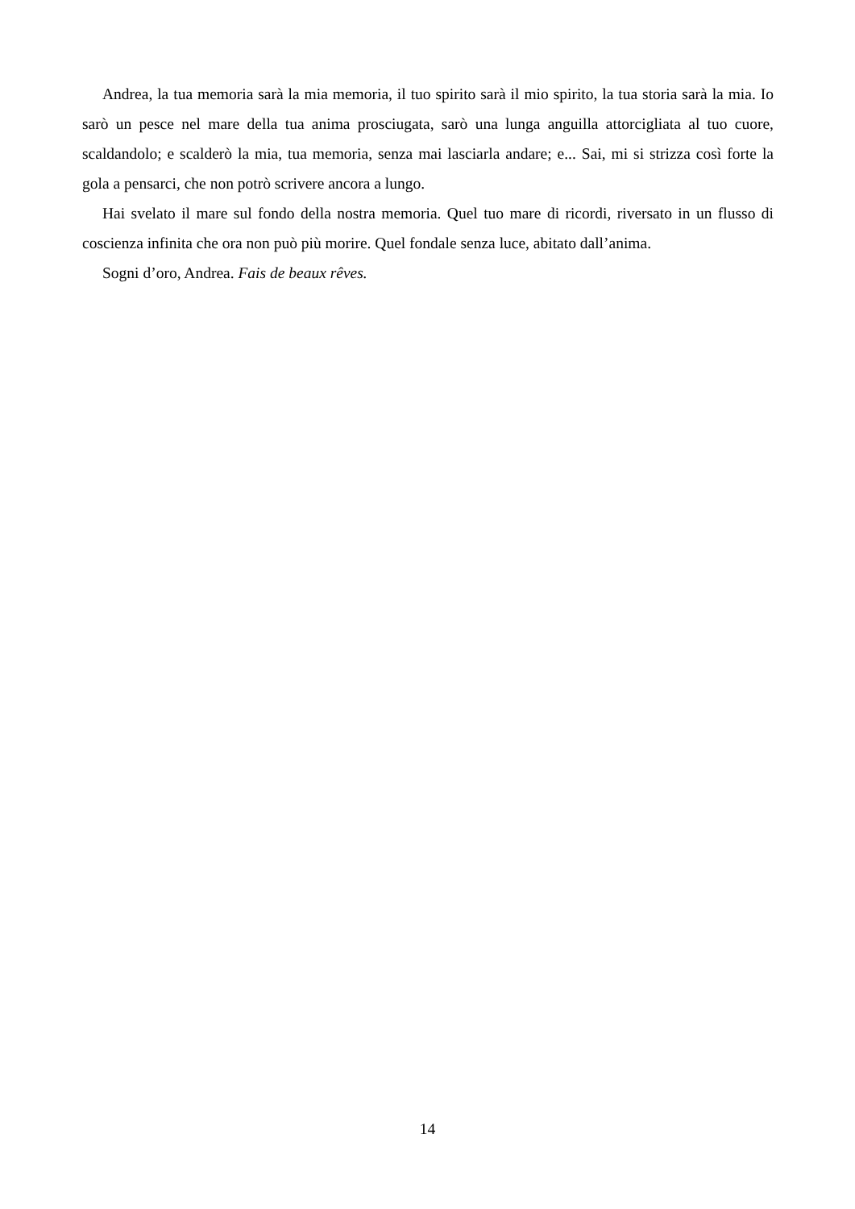Andrea, la tua memoria sarà la mia memoria, il tuo spirito sarà il mio spirito, la tua storia sarà la mia. Io sarò un pesce nel mare della tua anima prosciugata, sarò una lunga anguilla attorcigliata al tuo cuore, scaldandolo; e scalderò la mia, tua memoria, senza mai lasciarla andare; e... Sai, mi si strizza così forte la gola a pensarci, che non potrò scrivere ancora a lungo.
Hai svelato il mare sul fondo della nostra memoria. Quel tuo mare di ricordi, riversato in un flusso di coscienza infinita che ora non può più morire. Quel fondale senza luce, abitato dall’anima.
Sogni d’oro, Andrea. Fais de beaux rêves.
14